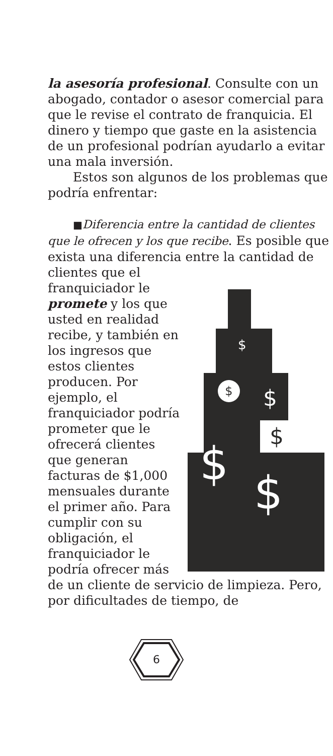la asesoría profesional. Consulte con un abogado, contador o asesor comercial para que le revise el contrato de franquicia. El dinero y tiempo que gaste en la asistencia de un profesional podrían ayudarlo a evitar una mala inversión.
Estos son algunos de los problemas que podría enfrentar:
■Diferencia entre la cantidad de clientes que le ofrecen y los que recibe. Es posible que exista una diferencia entre la cantidad de clientes que el
$
$
$
$
$
$
franquiciador le promete y los que usted en realidad recibe, y también en los ingresos que estos clientes producen. Por ejemplo, el franquiciador podría prometer que le ofrecerá clientes que generan facturas de $1,000 mensuales durante el primer año. Para cumplir con su obligación, el franquiciador le podría ofrecer más de un cliente de servicio de limpieza. Pero, por dificultades de tiempo, de
6